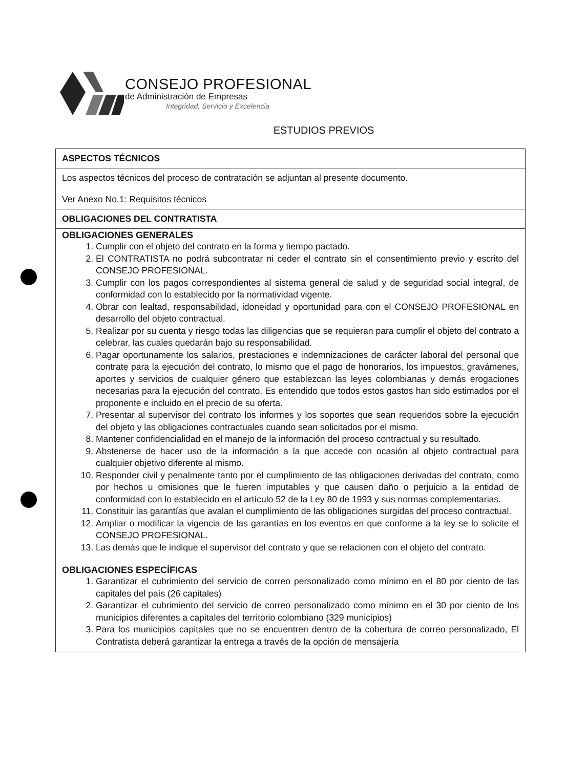CONSEJO PROFESIONAL
de Administración de Empresas
Integridad, Servicio y Excelencia
ESTUDIOS PREVIOS
| ASPECTOS TÉCNICOS |
| --- |
| Los aspectos técnicos del proceso de contratación se adjuntan al presente documento. Ver Anexo No.1: Requisitos técnicos |
| OBLIGACIONES DEL CONTRATISTA |
| OBLIGACIONES GENERALES 1. Cumplir con el objeto del contrato en la forma y tiempo pactado. 2. El CONTRATISTA no podrá subcontratar ni ceder el contrato sin el consentimiento previo y escrito del CONSEJO PROFESIONAL. 3. Cumplir con los pagos correspondientes al sistema general de salud y de seguridad social integral, de conformidad con lo establecido por la normatividad vigente. 4. Obrar con lealtad, responsabilidad, idoneidad y oportunidad para con el CONSEJO PROFESIONAL en desarrollo del objeto contractual. 5. Realizar por su cuenta y riesgo todas las diligencias que se requieran para cumplir el objeto del contrato a celebrar, las cuales quedarán bajo su responsabilidad. 6. Pagar oportunamente los salarios, prestaciones e indemnizaciones de carácter laboral del personal que contrate para la ejecución del contrato, lo mismo que el pago de honorarios, los impuestos, gravámenes, aportes y servicios de cualquier género que establezcan las leyes colombianas y demás erogaciones necesarias para la ejecución del contrato. Es entendido que todos estos gastos han sido estimados por el proponente e incluido en el precio de su oferta. 7. Presentar al supervisor del contrato los informes y los soportes que sean requeridos sobre la ejecución del objeto y las obligaciones contractuales cuando sean solicitados por el mismo. 8. Mantener confidencialidad en el manejo de la información del proceso contractual y su resultado. 9. Abstenerse de hacer uso de la información a la que accede con ocasión al objeto contractual para cualquier objetivo diferente al mismo. 10. Responder civil y penalmente tanto por el cumplimiento de las obligaciones derivadas del contrato, como por hechos u omisiones que le fueren imputables y que causen daño o perjuicio a la entidad de conformidad con lo establecido en el artículo 52 de la Ley 80 de 1993 y sus normas complementarias. 11. Constituir las garantías que avalan el cumplimiento de las obligaciones surgidas del proceso contractual. 12. Ampliar o modificar la vigencia de las garantías en los eventos en que conforme a la ley se lo solicite el CONSEJO PROFESIONAL. 13. Las demás que le indique el supervisor del contrato y que se relacionen con el objeto del contrato. OBLIGACIONES ESPECÍFICAS 1. Garantizar el cubrimiento del servicio de correo personalizado como mínimo en el 80 por ciento de las capitales del país (26 capitales) 2. Garantizar el cubrimiento del servicio de correo personalizado como mínimo en el 30 por ciento de los municipios diferentes a capitales del territorio colombiano (329 municipios) 3. Para los municipios capitales que no se encuentren dentro de la cobertura de correo personalizado, El Contratista deberá garantizar la entrega a través de la opción de mensajería |